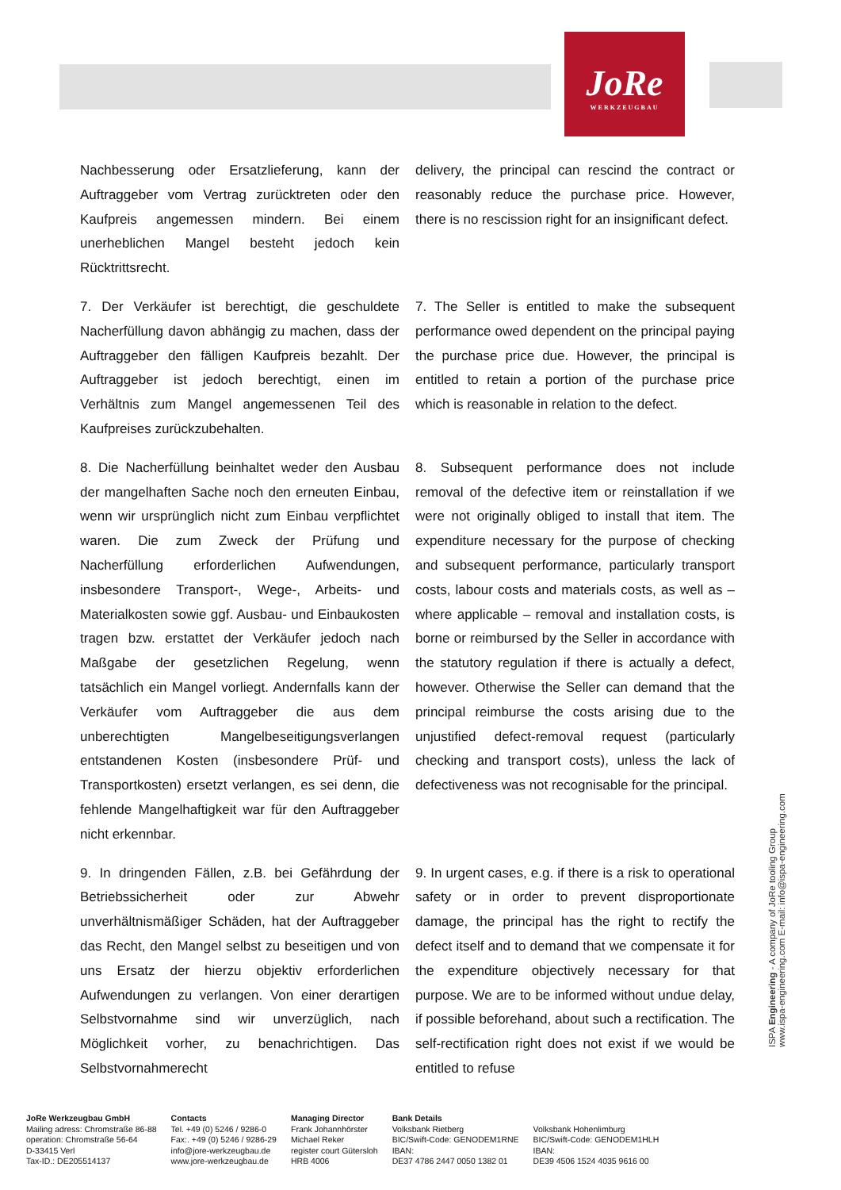JoRe
WERKZEUGBAU
Nachbesserung oder Ersatzlieferung, kann der Auftraggeber vom Vertrag zurücktreten oder den Kaufpreis angemessen mindern. Bei einem unerheblichen Mangel besteht jedoch kein Rücktrittsrecht.
delivery, the principal can rescind the contract or reasonably reduce the purchase price. However, there is no rescission right for an insignificant defect.
7. Der Verkäufer ist berechtigt, die geschuldete Nacherfüllung davon abhängig zu machen, dass der Auftraggeber den fälligen Kaufpreis bezahlt. Der Auftraggeber ist jedoch berechtigt, einen im Verhältnis zum Mangel angemessenen Teil des Kaufpreises zurückzubehalten.
7. The Seller is entitled to make the subsequent performance owed dependent on the principal paying the purchase price due. However, the principal is entitled to retain a portion of the purchase price which is reasonable in relation to the defect.
8. Die Nacherfüllung beinhaltet weder den Ausbau der mangelhaften Sache noch den erneuten Einbau, wenn wir ursprünglich nicht zum Einbau verpflichtet waren. Die zum Zweck der Prüfung und Nacherfüllung erforderlichen Aufwendungen, insbesondere Transport-, Wege-, Arbeits- und Materialkosten sowie ggf. Ausbau- und Einbaukosten tragen bzw. erstattet der Verkäufer jedoch nach Maßgabe der gesetzlichen Regelung, wenn tatsächlich ein Mangel vorliegt. Andernfalls kann der Verkäufer vom Auftraggeber die aus dem unberechtigten Mangelbeseitigungsverlangen entstandenen Kosten (insbesondere Prüf- und Transportkosten) ersetzt verlangen, es sei denn, die fehlende Mangelhaftigkeit war für den Auftraggeber nicht erkennbar.
8. Subsequent performance does not include removal of the defective item or reinstallation if we were not originally obliged to install that item. The expenditure necessary for the purpose of checking and subsequent performance, particularly transport costs, labour costs and materials costs, as well as – where applicable – removal and installation costs, is borne or reimbursed by the Seller in accordance with the statutory regulation if there is actually a defect, however. Otherwise the Seller can demand that the principal reimburse the costs arising due to the unjustified defect-removal request (particularly checking and transport costs), unless the lack of defectiveness was not recognisable for the principal.
9. In dringenden Fällen, z.B. bei Gefährdung der Betriebssicherheit oder zur Abwehr unverhältnismäßiger Schäden, hat der Auftraggeber das Recht, den Mangel selbst zu beseitigen und von uns Ersatz der hierzu objektiv erforderlichen Aufwendungen zu verlangen. Von einer derartigen Selbstvornahme sind wir unverzüglich, nach Möglichkeit vorher, zu benachrichtigen. Das Selbstvornahmerecht
9. In urgent cases, e.g. if there is a risk to operational safety or in order to prevent disproportionate damage, the principal has the right to rectify the defect itself and to demand that we compensate it for the expenditure objectively necessary for that purpose. We are to be informed without undue delay, if possible beforehand, about such a rectification. The self-rectification right does not exist if we would be entitled to refuse
ISPA Engineering - A company of JoRe tooling Group
www.ispa-engineering.com E-mail: info@ispa-engineering.com
JoRe Werkzeugbau GmbH
Mailing adress: Chromstraße 86-88
operation: Chromstraße 56-64
D-33415 Verl
Tax-ID.: DE205514137
Contacts
Tel. +49 (0) 5246 / 9286-0
Fax:. +49 (0) 5246 / 9286-29
info@jore-werkzeugbau.de
www.jore-werkzeugbau.de
Managing Director
Frank Johannhörster
Michael Reker
register court Gütersloh
HRB 4006
Bank Details
Volksbank Rietberg
BIC/Swift-Code: GENODEM1RNE
IBAN:
DE37 4786 2447 0050 1382 01
Volksbank Hohenlimburg
BIC/Swift-Code: GENODEM1HLH
IBAN:
DE39 4506 1524 4035 9616 00